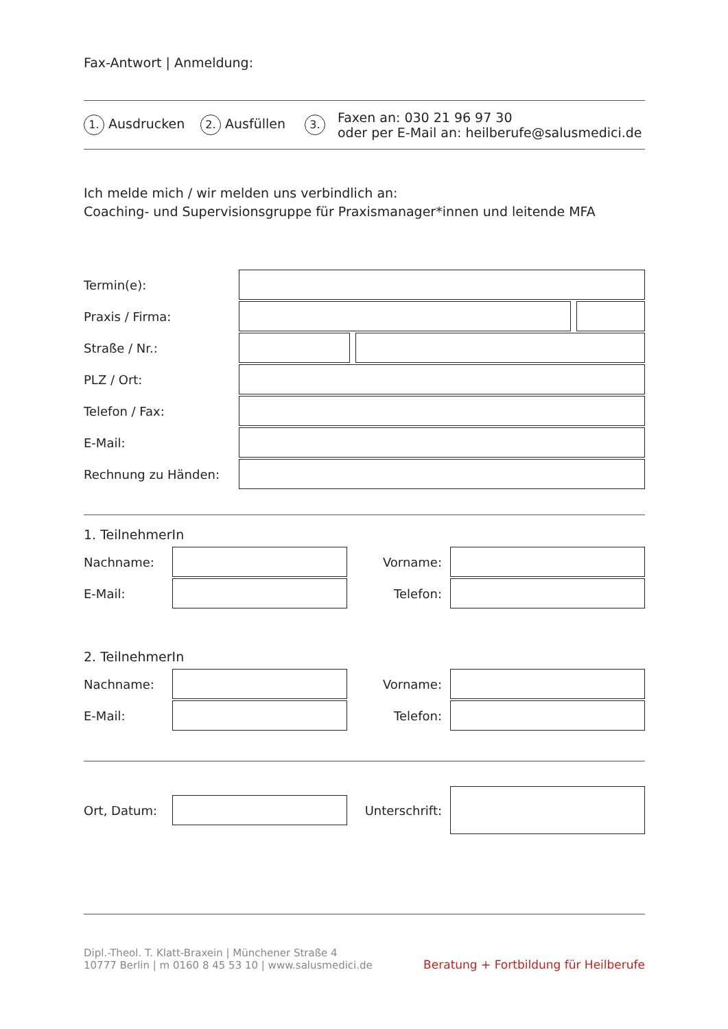Fax-Antwort | Anmeldung:
1. Ausdrucken 2. Ausfüllen 3. Faxen an: 030 21 96 97 30
oder per E-Mail an: heilberufe@salusmedici.de
Ich melde mich / wir melden uns verbindlich an:
Coaching- und Supervisionsgruppe für Praxismanager*innen und leitende MFA
Termin(e):
Praxis / Firma:
Straße / Nr.:
PLZ / Ort:
Telefon / Fax:
E-Mail:
Rechnung zu Händen:
1. TeilnehmerIn
Nachname: Vorname:
E-Mail: Telefon:
2. TeilnehmerIn
Nachname: Vorname:
E-Mail: Telefon:
Ort, Datum:
Unterschrift:
Dipl.-Theol. T. Klatt-Braxein | Münchener Straße 4
10777 Berlin | m 0160 8 45 53 10 | www.salusmedici.de
Beratung + Fortbildung für Heilberufe